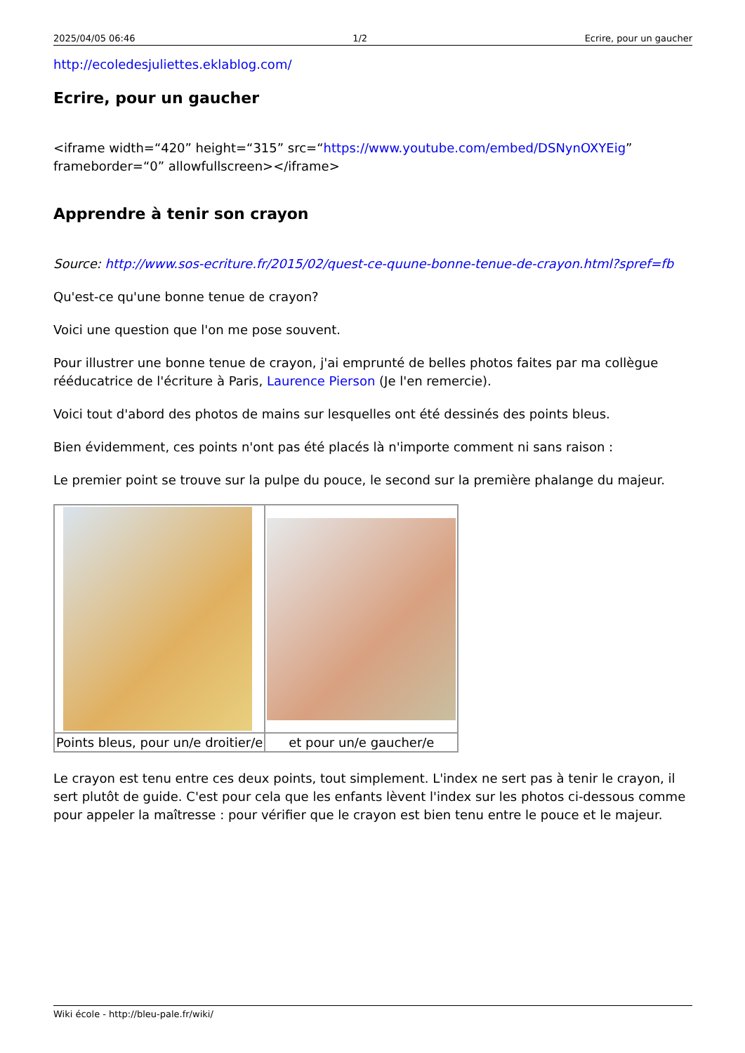2025/04/05 06:46 1/2 Ecrire, pour un gaucher
http://ecoledesjuliettes.eklablog.com/
Ecrire, pour un gaucher
<iframe width=“420” height=“315” src=“https://www.youtube.com/embed/DSNynOXYEig” frameborder=“0” allowfullscreen></iframe>
Apprendre à tenir son crayon
Source: http://www.sos-ecriture.fr/2015/02/quest-ce-quune-bonne-tenue-de-crayon.html?spref=fb
Qu'est-ce qu'une bonne tenue de crayon?
Voici une question que l'on me pose souvent.
Pour illustrer une bonne tenue de crayon, j'ai emprunté de belles photos faites par ma collègue rééducatrice de l'écriture à Paris, Laurence Pierson (Je l'en remercie).
Voici tout d'abord des photos de mains sur lesquelles ont été dessinés des points bleus.
Bien évidemment, ces points n'ont pas été placés là n'importe comment ni sans raison :
Le premier point se trouve sur la pulpe du pouce, le second sur la première phalange du majeur.
| Points bleus, pour un/e droitier/e | et pour un/e gaucher/e |
Le crayon est tenu entre ces deux points, tout simplement. L'index ne sert pas à tenir le crayon, il sert plutôt de guide. C'est pour cela que les enfants lèvent l'index sur les photos ci-dessous comme pour appeler la maîtresse : pour vérifier que le crayon est bien tenu entre le pouce et le majeur.
Wiki école - http://bleu-pale.fr/wiki/